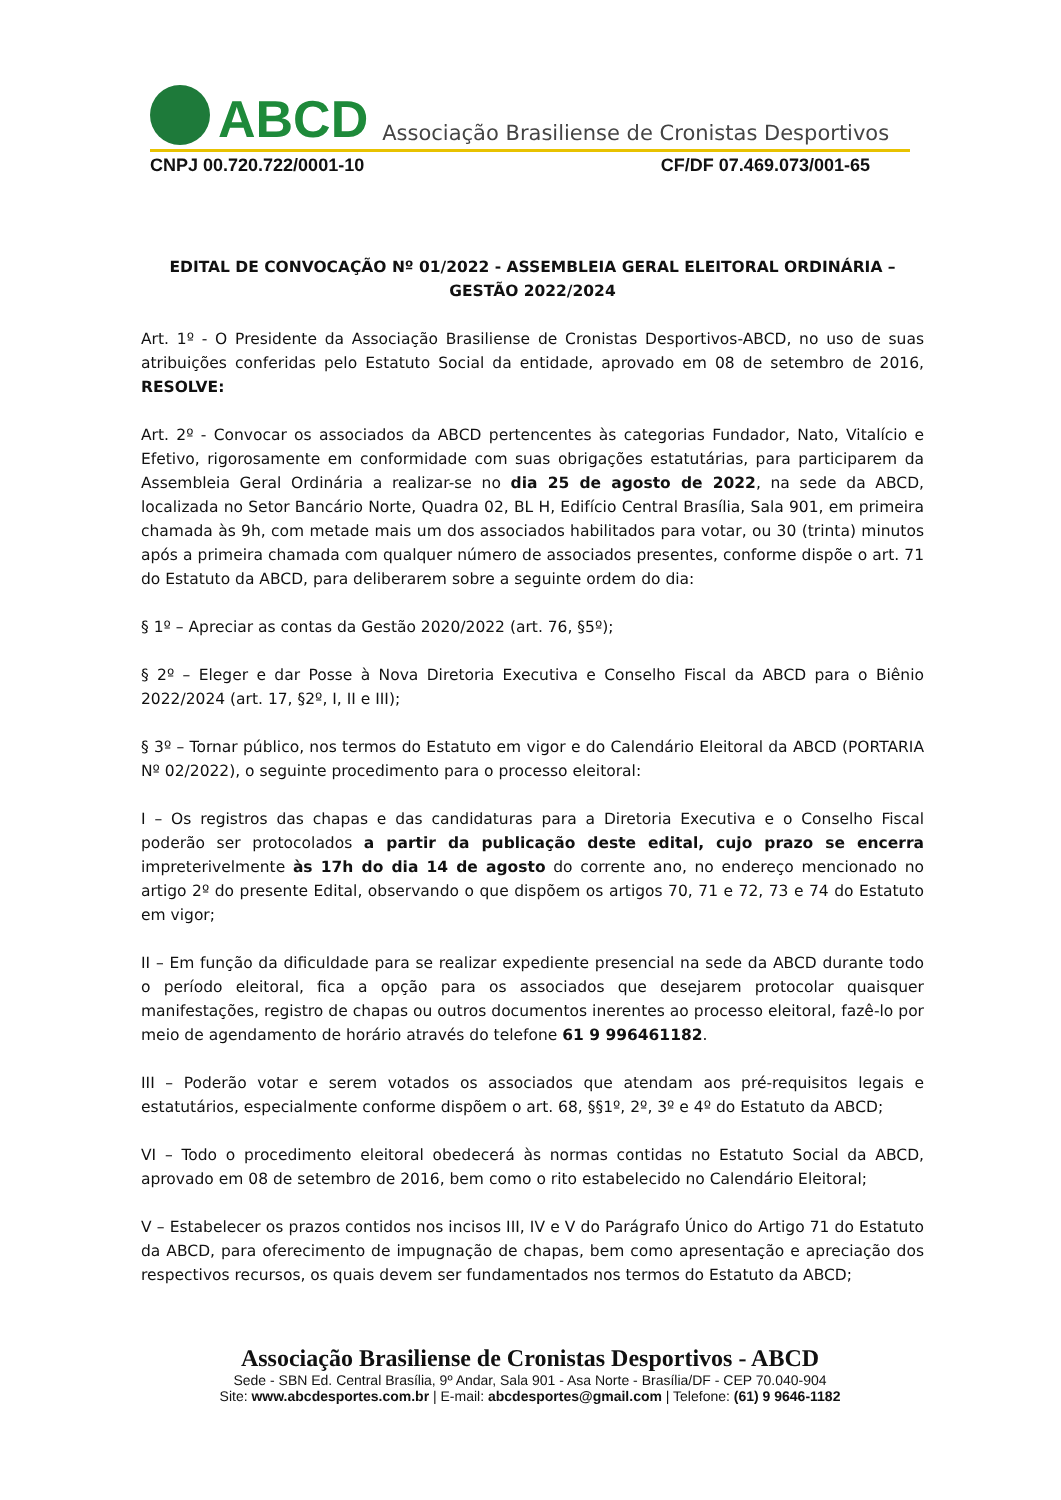ABCD Associação Brasiliense de Cronistas Desportivos
CNPJ 00.720.722/0001-10 CF/DF 07.469.073/001-65
EDITAL DE CONVOCAÇÃO Nº 01/2022 - ASSEMBLEIA GERAL ELEITORAL ORDINÁRIA – GESTÃO 2022/2024
Art. 1º - O Presidente da Associação Brasiliense de Cronistas Desportivos-ABCD, no uso de suas atribuições conferidas pelo Estatuto Social da entidade, aprovado em 08 de setembro de 2016, RESOLVE:
Art. 2º - Convocar os associados da ABCD pertencentes às categorias Fundador, Nato, Vitalício e Efetivo, rigorosamente em conformidade com suas obrigações estatutárias, para participarem da Assembleia Geral Ordinária a realizar-se no dia 25 de agosto de 2022, na sede da ABCD, localizada no Setor Bancário Norte, Quadra 02, BL H, Edifício Central Brasília, Sala 901, em primeira chamada às 9h, com metade mais um dos associados habilitados para votar, ou 30 (trinta) minutos após a primeira chamada com qualquer número de associados presentes, conforme dispõe o art. 71 do Estatuto da ABCD, para deliberarem sobre a seguinte ordem do dia:
§ 1º – Apreciar as contas da Gestão 2020/2022 (art. 76, §5º);
§ 2º – Eleger e dar Posse à Nova Diretoria Executiva e Conselho Fiscal da ABCD para o Biênio 2022/2024 (art. 17, §2º, I, II e III);
§ 3º – Tornar público, nos termos do Estatuto em vigor e do Calendário Eleitoral da ABCD (PORTARIA Nº 02/2022), o seguinte procedimento para o processo eleitoral:
I – Os registros das chapas e das candidaturas para a Diretoria Executiva e o Conselho Fiscal poderão ser protocolados a partir da publicação deste edital, cujo prazo se encerra impreterivelmente às 17h do dia 14 de agosto do corrente ano, no endereço mencionado no artigo 2º do presente Edital, observando o que dispõem os artigos 70, 71 e 72, 73 e 74 do Estatuto em vigor;
II – Em função da dificuldade para se realizar expediente presencial na sede da ABCD durante todo o período eleitoral, fica a opção para os associados que desejarem protocolar quaisquer manifestações, registro de chapas ou outros documentos inerentes ao processo eleitoral, fazê-lo por meio de agendamento de horário através do telefone 61 9 996461182.
III – Poderão votar e serem votados os associados que atendam aos pré-requisitos legais e estatutários, especialmente conforme dispõem o art. 68, §§1º, 2º, 3º e 4º do Estatuto da ABCD;
VI – Todo o procedimento eleitoral obedecerá às normas contidas no Estatuto Social da ABCD, aprovado em 08 de setembro de 2016, bem como o rito estabelecido no Calendário Eleitoral;
V – Estabelecer os prazos contidos nos incisos III, IV e V do Parágrafo Único do Artigo 71 do Estatuto da ABCD, para oferecimento de impugnação de chapas, bem como apresentação e apreciação dos respectivos recursos, os quais devem ser fundamentados nos termos do Estatuto da ABCD;
Associação Brasiliense de Cronistas Desportivos - ABCD
Sede - SBN Ed. Central Brasília, 9º Andar, Sala 901 - Asa Norte - Brasília/DF - CEP 70.040-904
Site: www.abcdesportes.com.br | E-mail: abcdesportes@gmail.com | Telefone: (61) 9 9646-1182